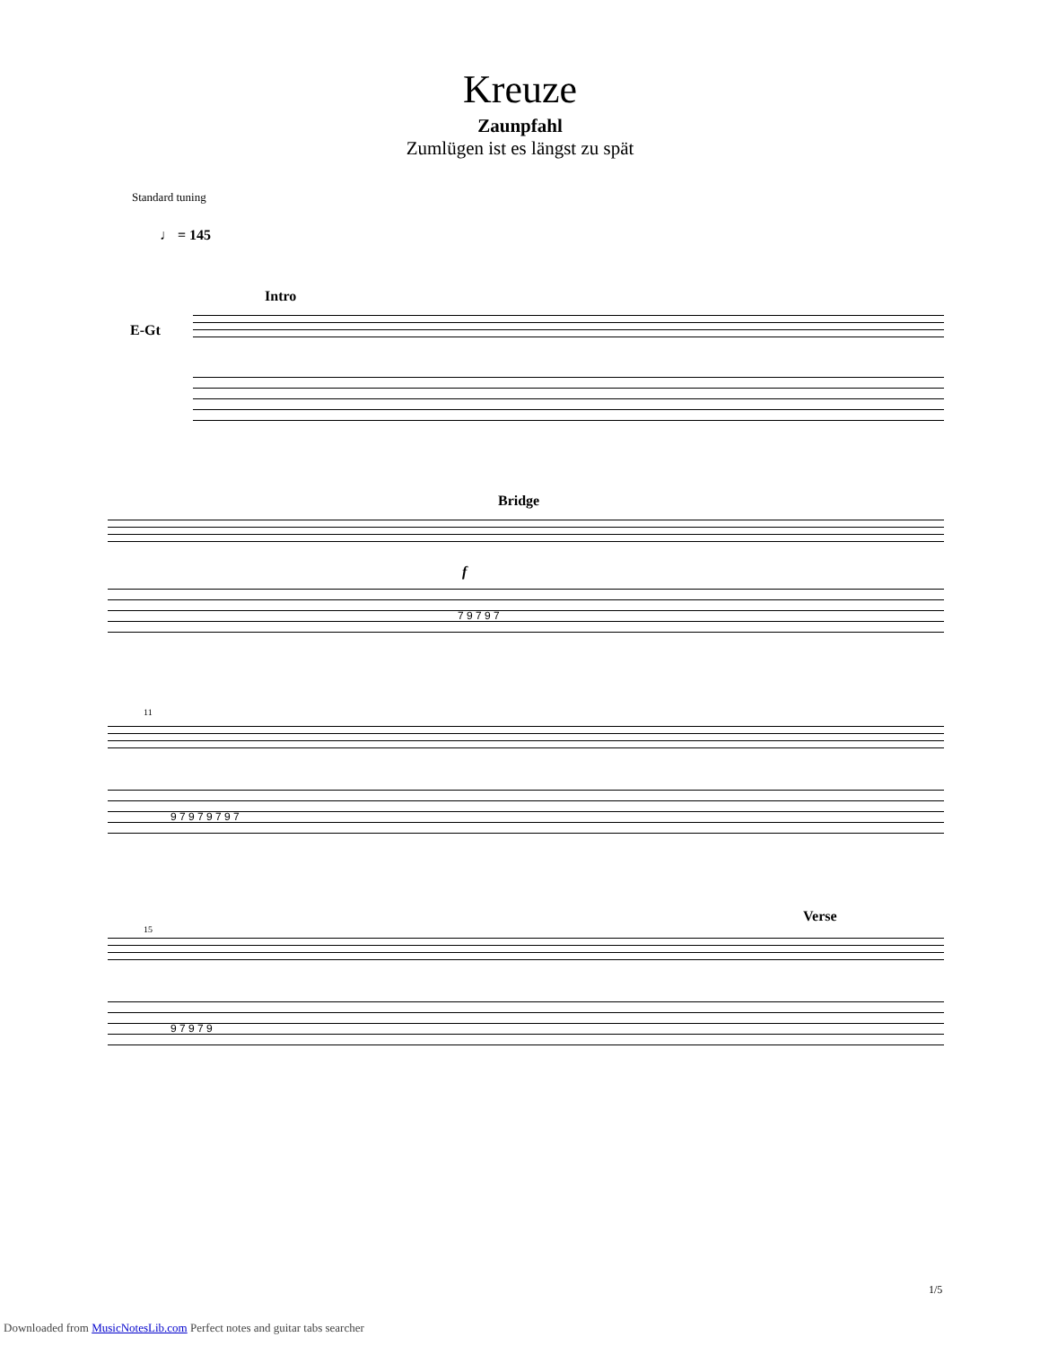Kreuze
Zaunpfahl
Zumlügen ist es längst zu spät
Standard tuning
♩ = 145
Intro
E-Gt
Bridge
f
7 9 7 9 7
11
9 7 9 7 9 7 9 7
Verse
15
9 7 9 7 9
1/5
Downloaded from MusicNotesLib.com Perfect notes and guitar tabs searcher